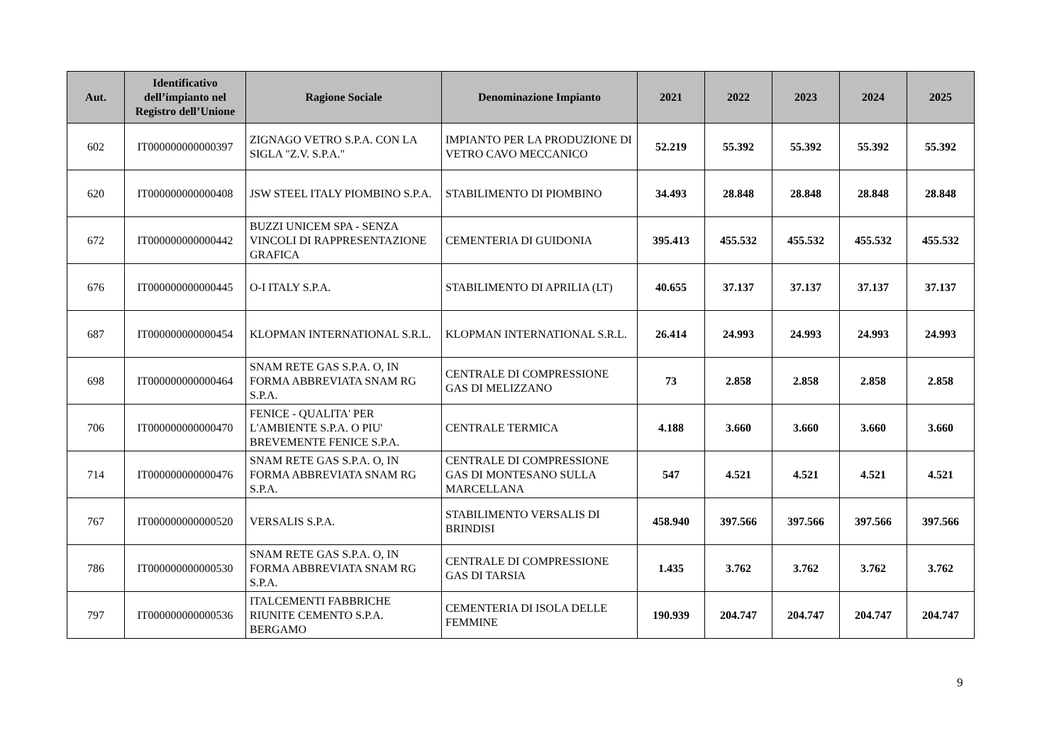| Aut. | Identificativo dell’impianto nel Registro dell’Unione | Ragione Sociale | Denominazione Impianto | 2021 | 2022 | 2023 | 2024 | 2025 |
| --- | --- | --- | --- | --- | --- | --- | --- | --- |
| 602 | IT000000000000397 | ZIGNAGO VETRO S.P.A. CON LA SIGLA "Z.V. S.P.A." | IMPIANTO PER LA PRODUZIONE DI VETRO CAVO MECCANICO | 52.219 | 55.392 | 55.392 | 55.392 | 55.392 |
| 620 | IT000000000000408 | JSW STEEL ITALY PIOMBINO S.P.A. | STABILIMENTO DI PIOMBINO | 34.493 | 28.848 | 28.848 | 28.848 | 28.848 |
| 672 | IT000000000000442 | BUZZI UNICEM SPA - SENZA VINCOLI DI RAPPRESENTAZIONE GRAFICA | CEMENTERIA DI GUIDONIA | 395.413 | 455.532 | 455.532 | 455.532 | 455.532 |
| 676 | IT000000000000445 | O-I ITALY S.P.A. | STABILIMENTO DI APRILIA (LT) | 40.655 | 37.137 | 37.137 | 37.137 | 37.137 |
| 687 | IT000000000000454 | KLOPMAN INTERNATIONAL S.R.L. | KLOPMAN INTERNATIONAL S.R.L. | 26.414 | 24.993 | 24.993 | 24.993 | 24.993 |
| 698 | IT000000000000464 | SNAM RETE GAS S.P.A. O, IN FORMA ABBREVIATA SNAM RG S.P.A. | CENTRALE DI COMPRESSIONE GAS DI MELIZZANO | 73 | 2.858 | 2.858 | 2.858 | 2.858 |
| 706 | IT000000000000470 | FENICE - QUALITA' PER L'AMBIENTE S.P.A. O PIU' BREVEMENTE FENICE S.P.A. | CENTRALE TERMICA | 4.188 | 3.660 | 3.660 | 3.660 | 3.660 |
| 714 | IT000000000000476 | SNAM RETE GAS S.P.A. O, IN FORMA ABBREVIATA SNAM RG S.P.A. | CENTRALE DI COMPRESSIONE GAS DI MONTESANO SULLA MARCELLANA | 547 | 4.521 | 4.521 | 4.521 | 4.521 |
| 767 | IT000000000000520 | VERSALIS S.P.A. | STABILIMENTO VERSALIS DI BRINDISI | 458.940 | 397.566 | 397.566 | 397.566 | 397.566 |
| 786 | IT000000000000530 | SNAM RETE GAS S.P.A. O, IN FORMA ABBREVIATA SNAM RG S.P.A. | CENTRALE DI COMPRESSIONE GAS DI TARSIA | 1.435 | 3.762 | 3.762 | 3.762 | 3.762 |
| 797 | IT000000000000536 | ITALCEMENTI FABBRICHE RIUNITE CEMENTO S.P.A. BERGAMO | CEMENTERIA DI ISOLA DELLE FEMMINE | 190.939 | 204.747 | 204.747 | 204.747 | 204.747 |
9